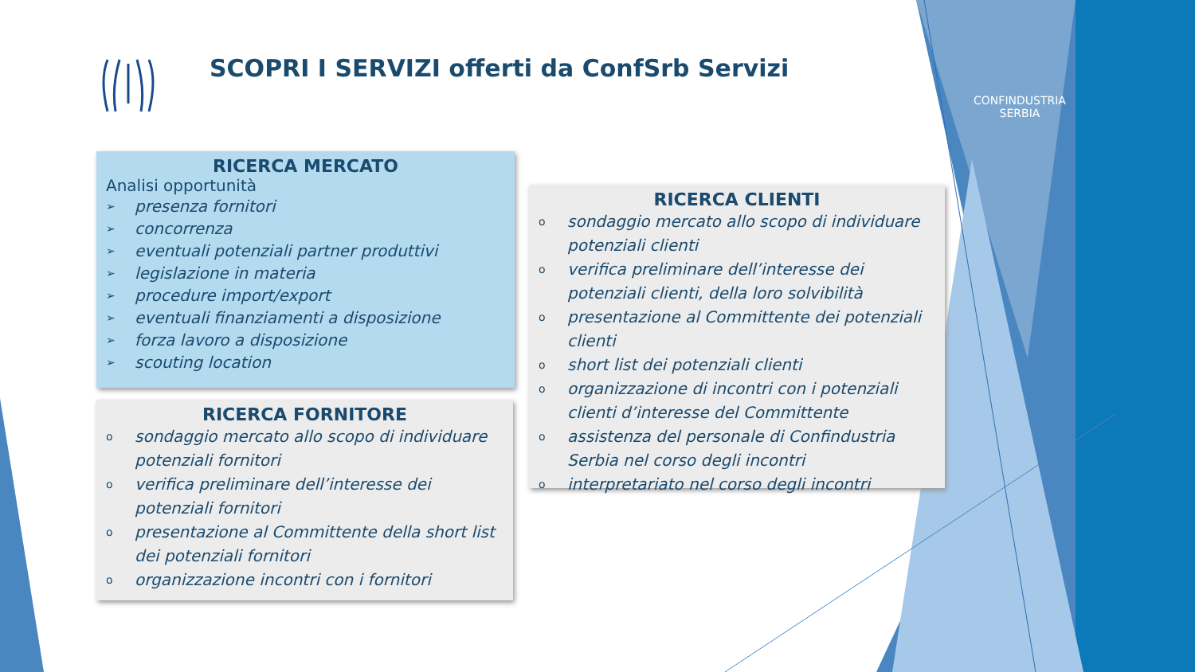SCOPRI I SERVIZI offerti da ConfSrb Servizi
CONFINDUSTRIA
SERBIA
RICERCA MERCATO
Analisi opportunità
➢ presenza fornitori
➢ concorrenza
➢ eventuali potenziali partner produttivi
➢ legislazione in materia
➢ procedure import/export
➢ eventuali finanziamenti a disposizione
➢ forza lavoro a disposizione
➢ scouting location
RICERCA FORNITORE
osondaggio mercato allo scopo di individuare potenziali fornitori
overifica preliminare dell’interesse dei potenziali fornitori
opresentazione al Committente della short list dei potenziali fornitori
oorganizzazione incontri con i fornitori
RICERCA CLIENTI
osondaggio mercato allo scopo di individuare potenziali clienti
overifica preliminare dell’interesse dei potenziali clienti, della loro solvibilità
opresentazione al Committente dei potenziali clienti
oshort list dei potenziali clienti
oorganizzazione di incontri con i potenziali clienti d’interesse del Committente
oassistenza del personale di Confindustria Serbia nel corso degli incontri
ointerpretariato nel corso degli incontri